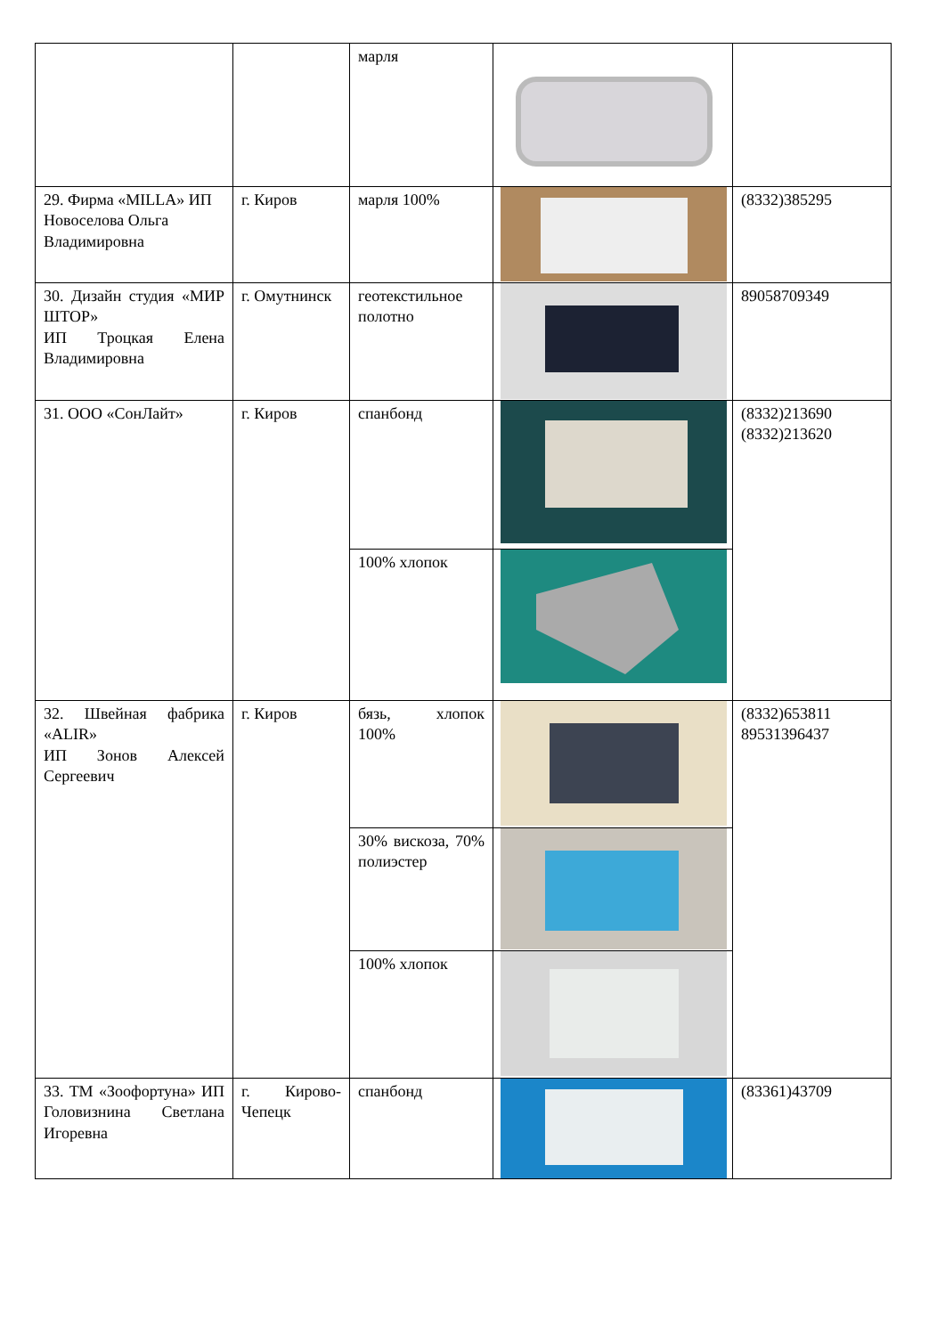| | | марля | | |
| 29. Фирма «MILLA» ИП Новоселова Ольга Владимировна | г. Киров | марля 100% | | (8332)385295 |
| 30. Дизайн студия «МИР ШТОР» ИП Троцкая Елена Владимировна | г. Омутнинск | геотекстильное полотно | | 89058709349 |
| 31. ООО «СонЛайт» | г. Киров | спанбонд | | (8332)213690 (8332)213620 |
| | | 100% хлопок | | |
| 32. Швейная фабрика «ALIR» ИП Зонов Алексей Сергеевич | г. Киров | бязь, хлопок 100% | | (8332)653811 89531396437 |
| | | 30% вискоза, 70% полиэстер | | |
| | | 100% хлопок | | |
| 33. ТМ «Зоофортуна» ИП Головизнина Светлана Игоревна | г. Кирово-Чепецк | спанбонд | | (83361)43709 |